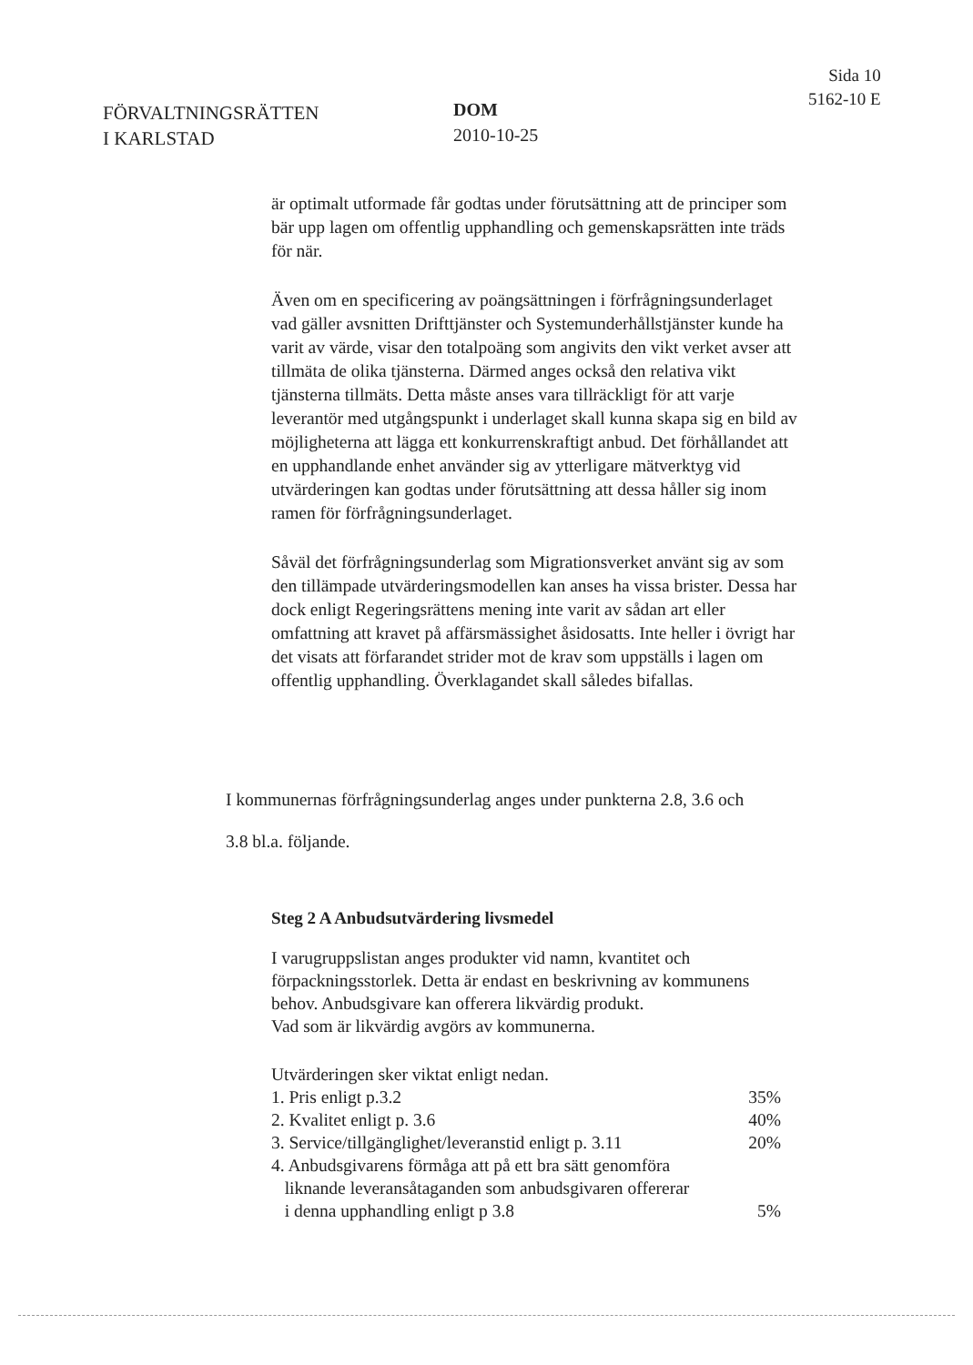FÖRVALTNINGSRÄTTEN
I KARLSTAD
DOM
2010-10-25
Sida 10
5162-10 E
är optimalt utformade får godtas under förutsättning att de principer som bär upp lagen om offentlig upphandling och gemenskapsrätten inte träds för när.
Även om en specificering av poängsättningen i förfrågningsunderlaget vad gäller avsnitten Drifttjänster och Systemunderhållstjänster kunde ha varit av värde, visar den totalpoäng som angivits den vikt verket avser att tillmäta de olika tjänsterna. Därmed anges också den relativa vikt tjänsterna tillmäts. Detta måste anses vara tillräckligt för att varje leverantör med utgångspunkt i underlaget skall kunna skapa sig en bild av möjligheterna att lägga ett konkurrenskraftigt anbud. Det förhållandet att en upphandlande enhet använder sig av ytterligare mätverktyg vid utvärderingen kan godtas under förutsättning att dessa håller sig inom ramen för förfrågningsunderlaget.
Såväl det förfrågningsunderlag som Migrationsverket använt sig av som den tillämpade utvärderingsmodellen kan anses ha vissa brister. Dessa har dock enligt Regeringsrättens mening inte varit av sådan art eller omfattning att kravet på affärsmässighet åsidosatts. Inte heller i övrigt har det visats att förfarandet strider mot de krav som uppställs i lagen om offentlig upphandling. Överklagandet skall således bifallas.
I kommunernas förfrågningsunderlag anges under punkterna 2.8, 3.6 och
3.8 bl.a. följande.
Steg 2 A Anbudsutvärdering livsmedel
I varugruppslistan anges produkter vid namn, kvantitet och förpackningsstorlek. Detta är endast en beskrivning av kommunens behov. Anbudsgivare kan offerera likvärdig produkt.
Vad som är likvärdig avgörs av kommunerna.
Utvärderingen sker viktat enligt nedan.
1. Pris enligt p.3.2 35%
2. Kvalitet enligt p. 3.6 40%
3. Service/tillgänglighet/leveranstid enligt p. 3.11 20%
4. Anbudsgivarens förmåga att på ett bra sätt genomföra
liknande leveransåtaganden som anbudsgivaren offererar
i denna upphandling enligt p 3.8 5%